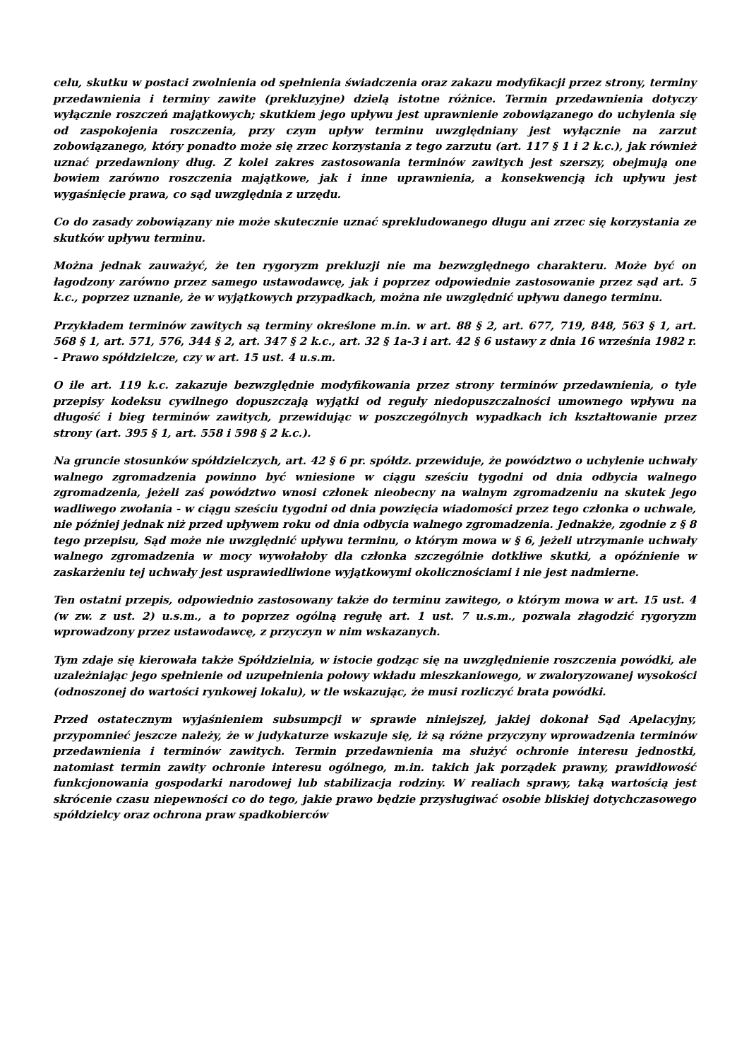celu, skutku w postaci zwolnienia od spełnienia świadczenia oraz zakazu modyfikacji przez strony, terminy przedawnienia i terminy zawite (prekluzyjne) dzielą istotne różnice. Termin przedawnienia dotyczy wyłącznie roszczeń majątkowych; skutkiem jego upływu jest uprawnienie zobowiązanego do uchylenia się od zaspokojenia roszczenia, przy czym upływ terminu uwzględniany jest wyłącznie na zarzut zobowiązanego, który ponadto może się zrzec korzystania z tego zarzutu (art. 117 § 1 i 2 k.c.), jak również uznać przedawniony dług. Z kolei zakres zastosowania terminów zawitych jest szerszy, obejmują one bowiem zarówno roszczenia majątkowe, jak i inne uprawnienia, a konsekwencją ich upływu jest wygaśnięcie prawa, co sąd uwzględnia z urzędu.
Co do zasady zobowiązany nie może skutecznie uznać sprekludowanego długu ani zrzec się korzystania ze skutków upływu terminu.
Można jednak zauważyć, że ten rygoryzm prekluzji nie ma bezwzględnego charakteru. Może być on łagodzony zarówno przez samego ustawodawcę, jak i poprzez odpowiednie zastosowanie przez sąd art. 5 k.c., poprzez uznanie, że w wyjątkowych przypadkach, można nie uwzględnić upływu danego terminu.
Przykładem terminów zawitych są terminy określone m.in. w art. 88 § 2, art. 677, 719, 848, 563 § 1, art. 568 § 1, art. 571, 576, 344 § 2, art. 347 § 2 k.c., art. 32 § 1a-3 i art. 42 § 6 ustawy z dnia 16 września 1982 r. - Prawo spółdzielcze, czy w art. 15 ust. 4 u.s.m.
O ile art. 119 k.c. zakazuje bezwzględnie modyfikowania przez strony terminów przedawnienia, o tyle przepisy kodeksu cywilnego dopuszczają wyjątki od reguły niedopuszczalności umownego wpływu na długość i bieg terminów zawitych, przewidując w poszczególnych wypadkach ich kształtowanie przez strony (art. 395 § 1, art. 558 i 598 § 2 k.c.).
Na gruncie stosunków spółdzielczych, art. 42 § 6 pr. spółdz. przewiduje, że powództwo o uchylenie uchwały walnego zgromadzenia powinno być wniesione w ciągu sześciu tygodni od dnia odbycia walnego zgromadzenia, jeżeli zaś powództwo wnosi członek nieobecny na walnym zgromadzeniu na skutek jego wadliwego zwołania - w ciągu sześciu tygodni od dnia powzięcia wiadomości przez tego członka o uchwale, nie później jednak niż przed upływem roku od dnia odbycia walnego zgromadzenia. Jednakże, zgodnie z § 8 tego przepisu, Sąd może nie uwzględnić upływu terminu, o którym mowa w § 6, jeżeli utrzymanie uchwały walnego zgromadzenia w mocy wywołałoby dla członka szczególnie dotkliwe skutki, a opóźnienie w zaskarżeniu tej uchwały jest usprawiedliwione wyjątkowymi okolicznościami i nie jest nadmierne.
Ten ostatni przepis, odpowiednio zastosowany także do terminu zawitego, o którym mowa w art. 15 ust. 4 (w zw. z ust. 2) u.s.m., a to poprzez ogólną regułę art. 1 ust. 7 u.s.m., pozwala złagodzić rygoryzm wprowadzony przez ustawodawcę, z przyczyn w nim wskazanych.
Tym zdaje się kierowała także Spółdzielnia, w istocie godząc się na uwzględnienie roszczenia powódki, ale uzależniając jego spełnienie od uzupełnienia połowy wkładu mieszkaniowego, w zwaloryzowanej wysokości (odnoszonej do wartości rynkowej lokalu), w tle wskazując, że musi rozliczyć brata powódki.
Przed ostatecznym wyjaśnieniem subsumpcji w sprawie niniejszej, jakiej dokonał Sąd Apelacyjny, przypomnieć jeszcze należy, że w judykaturze wskazuje się, iż są różne przyczyny wprowadzenia terminów przedawnienia i terminów zawitych. Termin przedawnienia ma służyć ochronie interesu jednostki, natomiast termin zawity ochronie interesu ogólnego, m.in. takich jak porządek prawny, prawidłowość funkcjonowania gospodarki narodowej lub stabilizacja rodziny. W realiach sprawy, taką wartością jest skrócenie czasu niepewności co do tego, jakie prawo będzie przysługiwać osobie bliskiej dotychczasowego spółdzielcy oraz ochrona praw spadkobierców